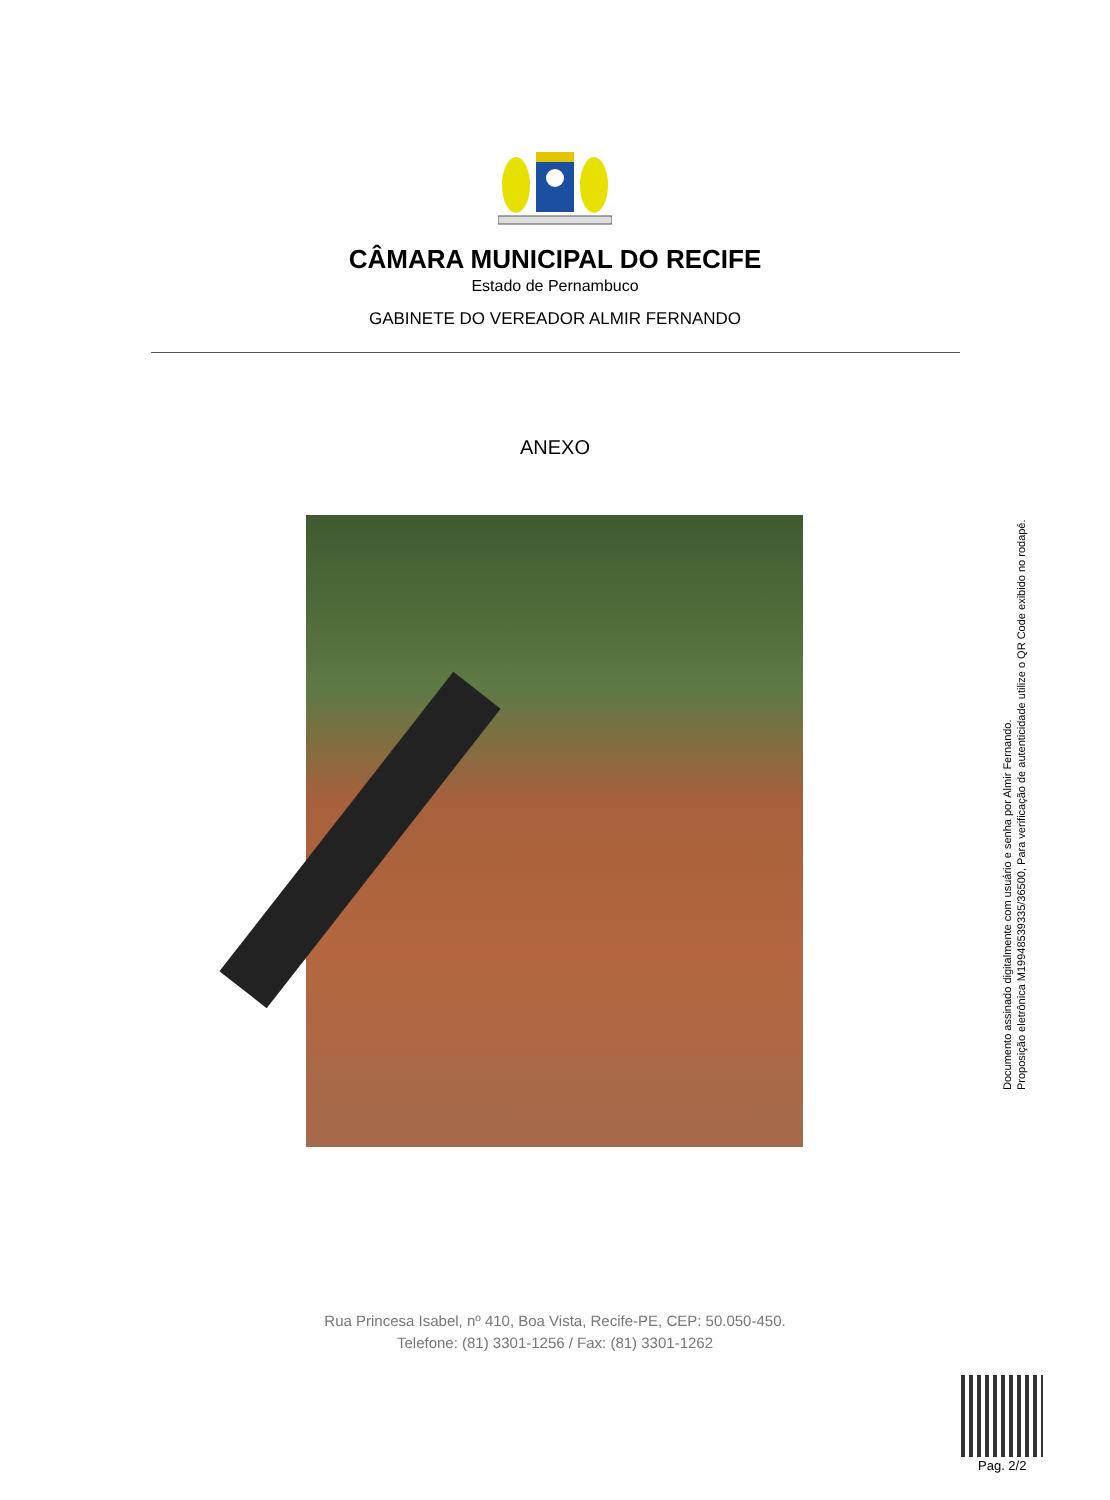CÂMARA MUNICIPAL DO RECIFE
Estado de Pernambuco
GABINETE DO VEREADOR ALMIR FERNANDO
ANEXO
Documento assinado digitalmente com usuário e senha por Almir Fernando.
Proposição eletrônica M19948539335/36500, Para verificação de autenticidade utilize o QR Code exibido no rodapé.
Rua Princesa Isabel, nº 410, Boa Vista, Recife-PE, CEP: 50.050-450.
Telefone: (81) 3301-1256 / Fax: (81) 3301-1262
Pag. 2/2